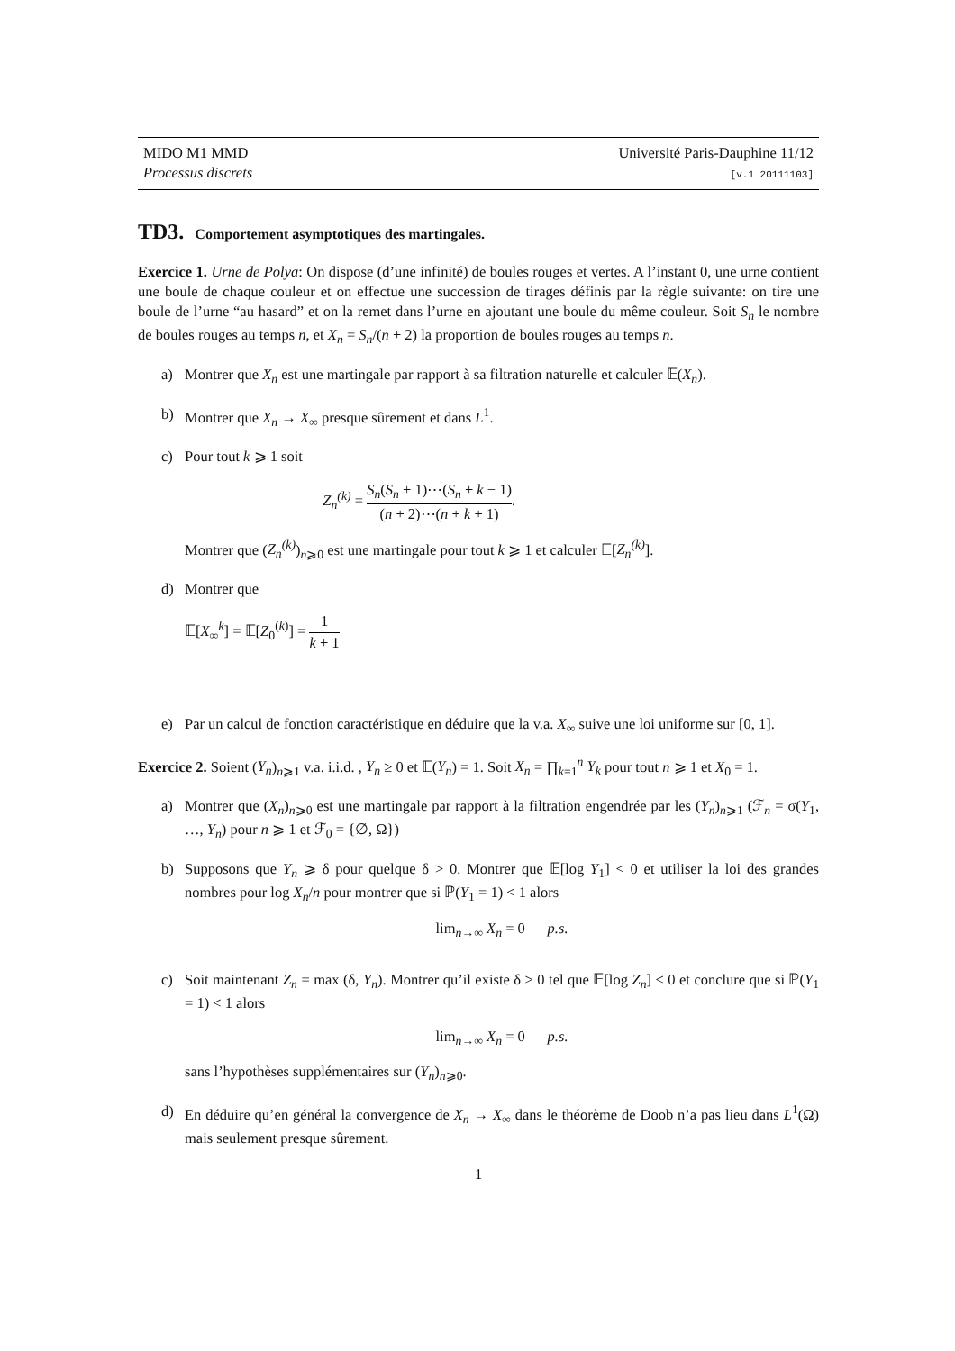MIDO M1 MMD
Processus discrets
Université Paris-Dauphine 11/12
[v.1 20111103]
TD3. Comportement asymptotiques des martingales.
Exercice 1. Urne de Polya: On dispose (d’une infinité) de boules rouges et vertes. A l’instant 0, une urne contient une boule de chaque couleur et on effectue une succession de tirages définis par la règle suivante: on tire une boule de l’urne “au hasard” et on la remet dans l’urne en ajoutant une boule du même couleur. Soit S<sub>n</sub> le nombre de boules rouges au temps n, et X<sub>n</sub> = S<sub>n</sub>/(n + 2) la proportion de boules rouges au temps n.
a) Montrer que X<sub>n</sub> est une martingale par rapport à sa filtration naturelle et calculer 𝔼(X<sub>n</sub>).
b) Montrer que X<sub>n</sub> → X<sub>∞</sub> presque sûrement et dans L<sup>1</sup>.
c) Pour tout k ⩾ 1 soit
Z<sub>n</sub><sup>(k)</sup> = S<sub>n</sub>(S<sub>n</sub> + 1)⋯(S<sub>n</sub> + k − 1) (n + 2)⋯(n + k + 1).
Montrer que (Z<sub>n</sub><sup>(k)</sup>)<sub>n⩾0</sub> est une martingale pour tout k ⩾ 1 et calculer 𝔼[Z<sub>n</sub><sup>(k)</sup>].
d) Montrer que
𝔼[X<sub>∞</sub><sup>k</sup>] = 𝔼[Z<sub>0</sub><sup>(k)</sup>] = 1 k + 1
e) Par un calcul de fonction caractéristique en déduire que la v.a. X<sub>∞</sub> suive une loi uniforme sur [0, 1].
Exercice 2. Soient (Y<sub>n</sub>)<sub>n⩾1</sub> v.a. i.i.d. , Y<sub>n</sub> ≥ 0 et 𝔼(Y<sub>n</sub>) = 1. Soit X<sub>n</sub> = ∏<sub>k=1</sub><sup>n</sup> Y<sub>k</sub> pour tout n ⩾ 1 et X<sub>0</sub> = 1.
a) Montrer que (X<sub>n</sub>)<sub>n⩾0</sub> est une martingale par rapport à la filtration engendrée par les (Y<sub>n</sub>)<sub>n⩾1</sub> (ℱ<sub>n</sub> = σ(Y<sub>1</sub>, …, Y<sub>n</sub>) pour n ⩾ 1 et ℱ<sub>0</sub> = {∅, Ω})
b) Supposons que Y<sub>n</sub> ⩾ δ pour quelque δ > 0. Montrer que 𝔼[log Y<sub>1</sub>] < 0 et utiliser la loi des grandes nombres pour log X<sub>n</sub>/n pour montrer que si ℙ(Y<sub>1</sub> = 1) < 1 alors
lim<sub>n→∞</sub> X<sub>n</sub> = 0 p.s.
c) Soit maintenant Z<sub>n</sub> = max (δ, Y<sub>n</sub>). Montrer qu’il existe δ > 0 tel que 𝔼[log Z<sub>n</sub>] < 0 et conclure que si ℙ(Y<sub>1</sub> = 1) < 1 alors
lim<sub>n→∞</sub> X<sub>n</sub> = 0 p.s.
sans l’hypothèses supplémentaires sur (Y<sub>n</sub>)<sub>n⩾0</sub>.
d) En déduire qu’en général la convergence de X<sub>n</sub> → X<sub>∞</sub> dans le théorème de Doob n’a pas lieu dans L<sup>1</sup>(Ω) mais seulement presque sûrement.
1